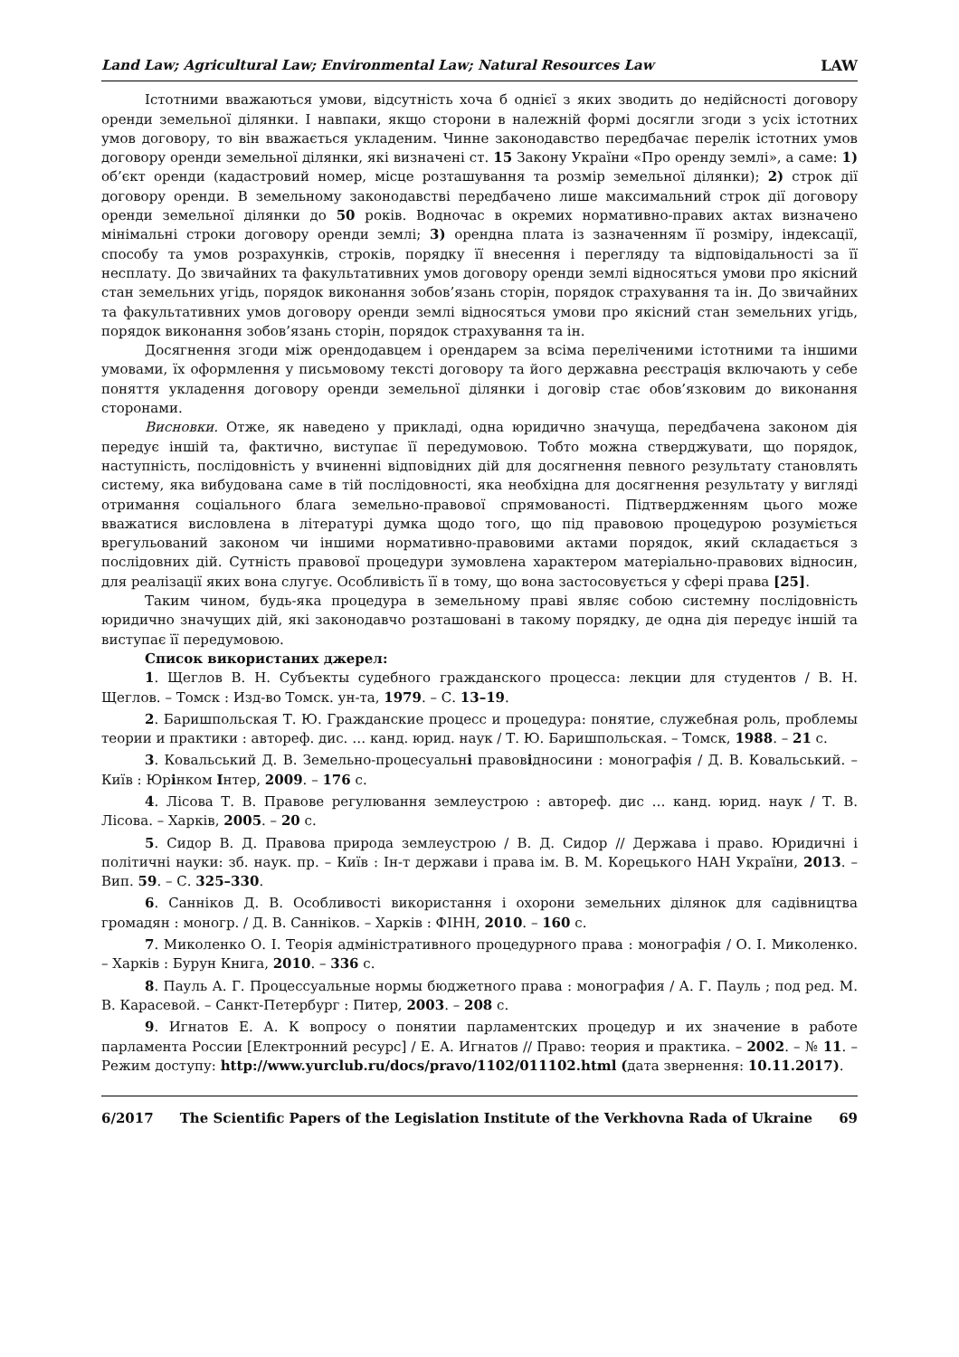Land Law; Agricultural Law; Environmental Law; Natural Resources Law LAW
Істотними вважаються умови, відсутність хоча б однієї з яких зводить до недійсності договору оренди земельної ділянки. І навпаки, якщо сторони в належній формі досягли згоди з усіх істотних умов договору, то він вважається укладеним. Чинне законодавство передбачає перелік істотних умов договору оренди земельної ділянки, які визначені ст. 15 Закону України «Про оренду землі», а саме: 1) об’єкт оренди (кадастровий номер, місце розташування та розмір земельної ділянки); 2) строк дії договору оренди. В земельному законодавстві передбачено лише максимальний строк дії договору оренди земельної ділянки до 50 років. Водночас в окремих нормативно-правих актах визначено мінімальні строки договору оренди землі; 3) орендна плата із зазначенням її розміру, індексації, способу та умов розрахунків, строків, порядку її внесення і перегляду та відповідальності за її несплату. До звичайних та факультативних умов договору оренди землі відносяться умови про якісний стан земельних угідь, порядок виконання зобов’язань сторін, порядок страхування та ін. До звичайних та факультативних умов договору оренди землі відносяться умови про якісний стан земельних угідь, порядок виконання зобов’язань сторін, порядок страхування та ін.
Досягнення згоди між орендодавцем і орендарем за всіма переліченими істотними та іншими умовами, їх оформлення у письмовому тексті договору та його державна реєстрація включають у себе поняття укладення договору оренди земельної ділянки і договір стає обов’язковим до виконання сторонами.
Висновки. Отже, як наведено у прикладі, одна юридично значуща, передбачена законом дія передує іншій та, фактично, виступає її передумовою. Тобто можна стверджувати, що порядок, наступність, послідовність у вчиненні відповідних дій для досягнення певного результату становлять систему, яка вибудована саме в тій послідовності, яка необхідна для досягнення результату у вигляді отримання соціального блага земельно-правової спрямованості. Підтвердженням цього може вважатися висловлена в літературі думка щодо того, що під правовою процедурою розуміється врегульований законом чи іншими нормативно-правовими актами порядок, який складається з послідовних дій. Сутність правової процедури зумовлена характером матеріально-правових відносин, для реалізації яких вона слугує. Особливість її в тому, що вона застосовується у сфері права [25].
Таким чином, будь-яка процедура в земельному праві являє собою системну послідовність юридично значущих дій, які законодавчо розташовані в такому порядку, де одна дія передує іншій та виступає її передумовою.
Список використаних джерел:
1. Щеглов В. Н. Субъекты судебного гражданского процесса: лекции для студентов / В. Н. Щеглов. – Томск : Изд-во Томск. ун-та, 1979. – С. 13–19.
2. Баришпольская Т. Ю. Гражданские процесс и процедура: понятие, служебная роль, проблемы теории и практики : автореф. дис. … канд. юрид. наук / Т. Ю. Баришпольская. – Томск, 1988. – 21 с.
3. Ковальський Д. В. Земельно-процесуальні правовідносини : монографія / Д. В. Ковальський. – Київ : Юрінком Інтер, 2009. – 176 с.
4. Лісова Т. В. Правове регулювання землеустрою : автореф. дис … канд. юрид. наук / Т. В. Лісова. – Харків, 2005. – 20 с.
5. Сидор В. Д. Правова природа землеустрою / В. Д. Сидор // Держава і право. Юридичні і політичні науки: зб. наук. пр. – Київ : Ін-т держави і права ім. В. М. Корецького НАН України, 2013. – Вип. 59. – С. 325–330.
6. Санніков Д. В. Особливості використання і охорони земельних ділянок для садівництва громадян : моногр. / Д. В. Санніков. – Харків : ФІНН, 2010. – 160 с.
7. Миколенко О. І. Теорія адміністративного процедурного права : монографія / О. І. Миколенко. – Харків : Бурун Книга, 2010. – 336 с.
8. Пауль А. Г. Процессуальные нормы бюджетного права : монография / А. Г. Пауль ; под ред. М. В. Карасевой. – Санкт-Петербург : Питер, 2003. – 208 с.
9. Игнатов Е. А. К вопросу о понятии парламентских процедур и их значение в работе парламента России [Електронний ресурс] / Е. А. Игнатов // Право: теория и практика. – 2002. – № 11. – Режим доступу: http://www.yurclub.ru/docs/pravo/1102/011102.html (дата звернення: 10.11.2017).
6/2017 The Scientific Papers of the Legislation Institute of the Verkhovna Rada of Ukraine 69